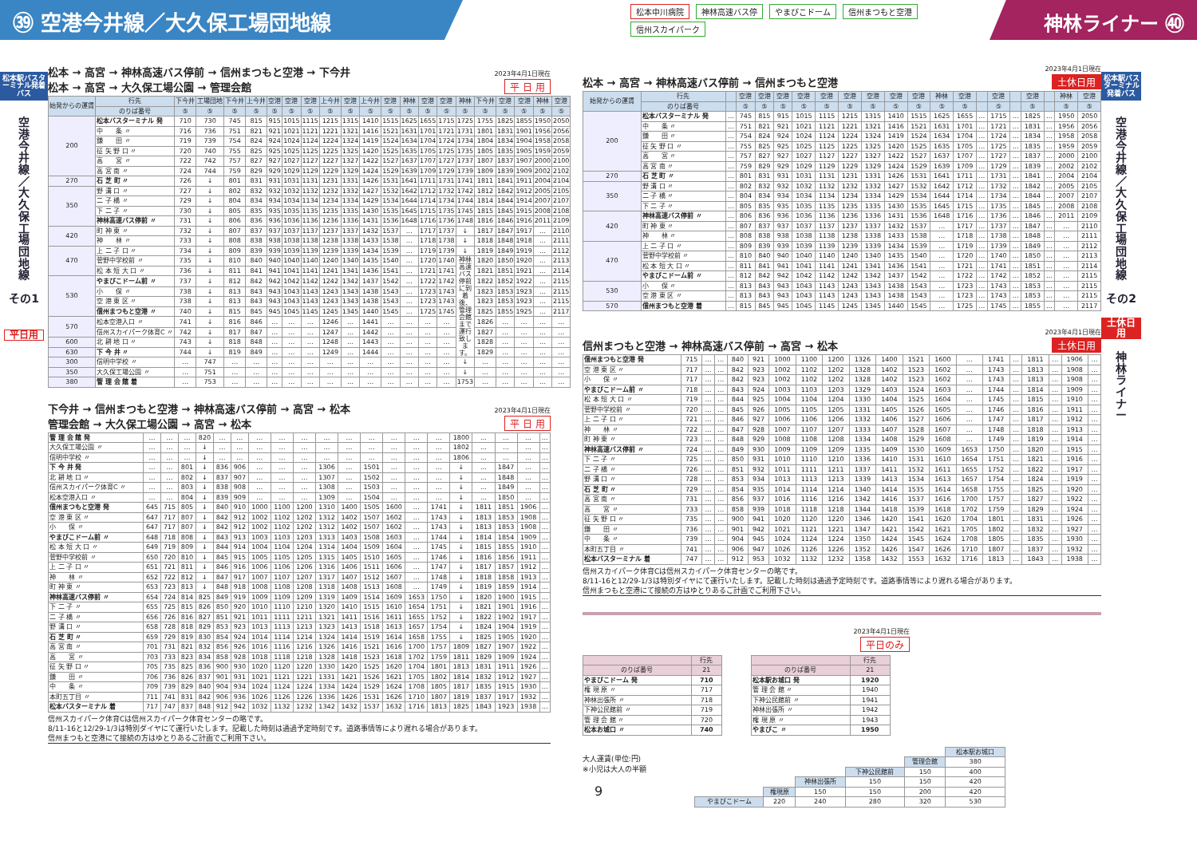㊴ 空港今井線／大久保工場団地線
松本中川病院 神林高速バス停 やまびこドーム 信州まつもと空港 信州スカイパーク
神林ライナー ㊵
松本駅バスターミナル発着バス
空
港
今
井
線
／
大
久
保
工
場
団
地
線
その1
平日用
松本 → 高宮 → 神林高速バス停前 → 信州まつもと空港 → 下今井
松本 → 高宮 → 大久保工場公園 → 管理会館
2023年4月1日現在
平 日 用
| 始発からの運賃 | 行先 | 下今井 | 工場団地 | 下今井 | 上今井 | 空港 | 空港 | 空港 | 上今井 | 空港 | 上今井 | 空港 | 神林 | 空港 | 空港 | 神林 | 下今井 | 空港 | 空港 | 神林 | 空港 |
| --- | --- | --- | --- | --- | --- | --- | --- | --- | --- | --- | --- | --- | --- | --- | --- | --- | --- | --- | --- | --- | --- |
| | のりば番号 | ⑤ | ⑤ | ⑤ | ⑤ | ⑤ | ⑤ | ⑤ | ⑤ | ⑤ | ⑤ | ⑤ | ⑤ | ⑤ | ⑤ | ⑤ | ⑤ | ⑤ | ⑤ | ⑤ | ⑤ |
| 200 | 松本バスターミナル 発 | 710 | 730 | 745 | 815 | 915 | 1015 | 1115 | 1215 | 1315 | 1410 | 1515 | 1625 | 1655 | 1715 | 1725 | 1755 | 1825 | 1855 | 1950 | 2050 |
| | 中 条 〃 | 716 | 736 | 751 | 821 | 921 | 1021 | 1121 | 1221 | 1321 | 1416 | 1521 | 1631 | 1701 | 1721 | 1731 | 1801 | 1831 | 1901 | 1956 | 2056 |
| | 鎌 田 〃 | 719 | 739 | 754 | 824 | 924 | 1024 | 1124 | 1224 | 1324 | 1419 | 1524 | 1634 | 1704 | 1724 | 1734 | 1804 | 1834 | 1904 | 1958 | 2058 |
| | 征 矢 野 口 〃 | 720 | 740 | 755 | 825 | 925 | 1025 | 1125 | 1225 | 1325 | 1420 | 1525 | 1635 | 1705 | 1725 | 1735 | 1805 | 1835 | 1905 | 1959 | 2059 |
| | 高 宮 〃 | 722 | 742 | 757 | 827 | 927 | 1027 | 1127 | 1227 | 1327 | 1422 | 1527 | 1637 | 1707 | 1727 | 1737 | 1807 | 1837 | 1907 | 2000 | 2100 |
| | 高 宮 南 〃 | 724 | 744 | 759 | 829 | 929 | 1029 | 1129 | 1229 | 1329 | 1424 | 1529 | 1639 | 1709 | 1729 | 1739 | 1809 | 1839 | 1909 | 2002 | 2102 |
| 270 | 石 芝 町 〃 | 726 | ↓ | 801 | 831 | 931 | 1031 | 1131 | 1231 | 1331 | 1426 | 1531 | 1641 | 1711 | 1731 | 1741 | 1811 | 1841 | 1911 | 2004 | 2104 |
| 350 | 野 溝 口 〃 | 727 | ↓ | 802 | 832 | 932 | 1032 | 1132 | 1232 | 1332 | 1427 | 1532 | 1642 | 1712 | 1732 | 1742 | 1812 | 1842 | 1912 | 2005 | 2105 |
| | 二 子 橋 〃 | 729 | ↓ | 804 | 834 | 934 | 1034 | 1134 | 1234 | 1334 | 1429 | 1534 | 1644 | 1714 | 1734 | 1744 | 1814 | 1844 | 1914 | 2007 | 2107 |
| | 下 二 子 〃 | 730 | ↓ | 805 | 835 | 935 | 1035 | 1135 | 1235 | 1335 | 1430 | 1535 | 1645 | 1715 | 1735 | 1745 | 1815 | 1845 | 1915 | 2008 | 2108 |
| | 神林高速バス停前 〃 | 731 | ↓ | 806 | 836 | 936 | 1036 | 1136 | 1236 | 1336 | 1431 | 1536 | 1648 | 1716 | 1736 | 1748 | 1816 | 1846 | 1916 | 2011 | 2109 |
| 420 | 町 神 東 〃 | 732 | ↓ | 807 | 837 | 937 | 1037 | 1137 | 1237 | 1337 | 1432 | 1537 | … | 1717 | 1737 | ↓ | 1817 | 1847 | 1917 | … | 2110 |
| | 神 林 〃 | 733 | ↓ | 808 | 838 | 938 | 1038 | 1138 | 1238 | 1338 | 1433 | 1538 | … | 1718 | 1738 | ↓ | 1818 | 1848 | 1918 | … | 2111 |
| 470 | 上 二 子 口 〃 | 734 | ↓ | 809 | 839 | 939 | 1039 | 1139 | 1239 | 1339 | 1434 | 1539 | … | 1719 | 1739 | ↓ | 1819 | 1849 | 1919 | … | 2112 |
| | 菅野中学校前 〃 | 735 | ↓ | 810 | 840 | 940 | 1040 | 1140 | 1240 | 1340 | 1435 | 1540 | … | 1720 | 1740 | 神林高速バス停前に到着後、管理会館まで運行致します。 | 1820 | 1850 | 1920 | … | 2113 |
| | 松 本 短 大 口 〃 | 736 | ↓ | 811 | 841 | 941 | 1041 | 1141 | 1241 | 1341 | 1436 | 1541 | … | 1721 | 1741 | | 1821 | 1851 | 1921 | … | 2114 |
| 530 | やまびこドーム前 〃 | 737 | ↓ | 812 | 842 | 942 | 1042 | 1142 | 1242 | 1342 | 1437 | 1542 | … | 1722 | 1742 | | 1822 | 1852 | 1922 | … | 2115 |
| | 小 保 〃 | 738 | ↓ | 813 | 843 | 943 | 1043 | 1143 | 1243 | 1343 | 1438 | 1543 | … | 1723 | 1743 | | 1823 | 1853 | 1923 | … | 2115 |
| | 空 港 東 区 〃 | 738 | ↓ | 813 | 843 | 943 | 1043 | 1143 | 1243 | 1343 | 1438 | 1543 | … | 1723 | 1743 | | 1823 | 1853 | 1923 | … | 2115 |
| | 信州まつもと空港 〃 | 740 | ↓ | 815 | 845 | 945 | 1045 | 1145 | 1245 | 1345 | 1440 | 1545 | … | 1725 | 1745 | | 1825 | 1855 | 1925 | … | 2117 |
| 570 | 松本空港入口 〃 | 741 | ↓ | 816 | 846 | … | … | … | 1246 | … | 1441 | … | … | … | … | | 1826 | … | … | … | … |
| | 信州スカイパーク体育C 〃 | 742 | ↓ | 817 | 847 | … | … | … | 1247 | … | 1442 | … | … | … | … | | 1827 | … | … | … | … |
| 600 | 北 耕 地 口 〃 | 743 | ↓ | 818 | 848 | … | … | … | 1248 | … | 1443 | … | … | … | … | | 1828 | … | … | … | … |
| 630 | 下 今 井 〃 | 744 | ↓ | 819 | 849 | … | … | … | 1249 | … | 1444 | … | … | … | … | | 1829 | … | … | … | … |
| 300 | 信明中学校 〃 | … | 747 | … | … | … | … | … | … | … | … | … | … | … | … | ↓ | … | … | … | … | … |
| 350 | 大久保工場公園 〃 | … | 751 | … | … | … | … | … | … | … | … | … | … | … | … | ↓ | … | … | … | … | … |
| 380 | 管 理 会 館 着 | … | 753 | … | … | … | … | … | … | … | … | … | … | … | … | 1753 | … | … | … | … | … |
下今井 → 信州まつもと空港 → 神林高速バス停前 → 高宮 → 松本
管理会館 → 大久保工場公園 → 高宮 → 松本
2023年4月1日現在
平 日 用
| 管 理 会 館 発 | … | … | … | 820 | … | … | … | … | … | … | … | … | … | … | … | 1800 | … | … | … | … |
| 大久保工場公園 〃 | … | … | … | ↓ | … | … | … | … | … | … | … | … | … | … | … | 1802 | … | … | … | … |
| 信明中学校 〃 | … | … | … | ↓ | … | … | … | … | … | … | … | … | … | … | … | 1806 | … | … | … | … |
| 下 今 井 発 | … | … | 801 | ↓ | 836 | 906 | … | … | … | 1306 | … | 1501 | … | … | … | ↓ | … | 1847 | … | … |
| 北 耕 地 口 〃 | … | … | 802 | ↓ | 837 | 907 | … | … | … | 1307 | … | 1502 | … | … | … | ↓ | … | 1848 | … | … |
| 信州スカイパーク体育C 〃 | … | … | 803 | ↓ | 838 | 908 | … | … | … | 1308 | … | 1503 | … | … | … | ↓ | … | 1849 | … | … |
| 松本空港入口 〃 | … | … | 804 | ↓ | 839 | 909 | … | … | … | 1309 | … | 1504 | … | … | … | ↓ | … | 1850 | … | … |
| 信州まつもと空港 発 | 645 | 715 | 805 | ↓ | 840 | 910 | 1000 | 1100 | 1200 | 1310 | 1400 | 1505 | 1600 | … | 1741 | ↓ | 1811 | 1851 | 1906 | … |
| 空 港 東 区 〃 | 647 | 717 | 807 | ↓ | 842 | 912 | 1002 | 1102 | 1202 | 1312 | 1402 | 1507 | 1602 | … | 1743 | ↓ | 1813 | 1853 | 1908 | … |
| 小 保 〃 | 647 | 717 | 807 | ↓ | 842 | 912 | 1002 | 1102 | 1202 | 1312 | 1402 | 1507 | 1602 | … | 1743 | ↓ | 1813 | 1853 | 1908 | … |
| やまびこドーム前 〃 | 648 | 718 | 808 | ↓ | 843 | 913 | 1003 | 1103 | 1203 | 1313 | 1403 | 1508 | 1603 | … | 1744 | ↓ | 1814 | 1854 | 1909 | … |
| 松 本 短 大 口 〃 | 649 | 719 | 809 | ↓ | 844 | 914 | 1004 | 1104 | 1204 | 1314 | 1404 | 1509 | 1604 | … | 1745 | ↓ | 1815 | 1855 | 1910 | … |
| 菅野中学校前 〃 | 650 | 720 | 810 | ↓ | 845 | 915 | 1005 | 1105 | 1205 | 1315 | 1405 | 1510 | 1605 | … | 1746 | ↓ | 1816 | 1856 | 1911 | … |
| 上 二 子 口 〃 | 651 | 721 | 811 | ↓ | 846 | 916 | 1006 | 1106 | 1206 | 1316 | 1406 | 1511 | 1606 | … | 1747 | ↓ | 1817 | 1857 | 1912 | … |
| 神 林 〃 | 652 | 722 | 812 | ↓ | 847 | 917 | 1007 | 1107 | 1207 | 1317 | 1407 | 1512 | 1607 | … | 1748 | ↓ | 1818 | 1858 | 1913 | … |
| 町 神 東 〃 | 653 | 723 | 813 | ↓ | 848 | 918 | 1008 | 1108 | 1208 | 1318 | 1408 | 1513 | 1608 | … | 1749 | ↓ | 1819 | 1859 | 1914 | … |
| 神林高速バス停前 〃 | 654 | 724 | 814 | 825 | 849 | 919 | 1009 | 1109 | 1209 | 1319 | 1409 | 1514 | 1609 | 1653 | 1750 | ↓ | 1820 | 1900 | 1915 | … |
| 下 二 子 〃 | 655 | 725 | 815 | 826 | 850 | 920 | 1010 | 1110 | 1210 | 1320 | 1410 | 1515 | 1610 | 1654 | 1751 | ↓ | 1821 | 1901 | 1916 | … |
| 二 子 橋 〃 | 656 | 726 | 816 | 827 | 851 | 921 | 1011 | 1111 | 1211 | 1321 | 1411 | 1516 | 1611 | 1655 | 1752 | ↓ | 1822 | 1902 | 1917 | … |
| 野 溝 口 〃 | 658 | 728 | 818 | 829 | 853 | 923 | 1013 | 1113 | 1213 | 1323 | 1413 | 1518 | 1613 | 1657 | 1754 | ↓ | 1824 | 1904 | 1919 | … |
| 石 芝 町 〃 | 659 | 729 | 819 | 830 | 854 | 924 | 1014 | 1114 | 1214 | 1324 | 1414 | 1519 | 1614 | 1658 | 1755 | ↓ | 1825 | 1905 | 1920 | … |
| 高 宮 南 〃 | 701 | 731 | 821 | 832 | 856 | 926 | 1016 | 1116 | 1216 | 1326 | 1416 | 1521 | 1616 | 1700 | 1757 | 1809 | 1827 | 1907 | 1922 | … |
| 高 宮 〃 | 703 | 733 | 823 | 834 | 858 | 928 | 1018 | 1118 | 1218 | 1328 | 1418 | 1523 | 1618 | 1702 | 1759 | 1811 | 1829 | 1909 | 1924 | … |
| 征 矢 野 口 〃 | 705 | 735 | 825 | 836 | 900 | 930 | 1020 | 1120 | 1220 | 1330 | 1420 | 1525 | 1620 | 1704 | 1801 | 1813 | 1831 | 1911 | 1926 | … |
| 鎌 田 〃 | 706 | 736 | 826 | 837 | 901 | 931 | 1021 | 1121 | 1221 | 1331 | 1421 | 1526 | 1621 | 1705 | 1802 | 1814 | 1832 | 1912 | 1927 | … |
| 中 条 〃 | 709 | 739 | 829 | 840 | 904 | 934 | 1024 | 1124 | 1224 | 1334 | 1424 | 1529 | 1624 | 1708 | 1805 | 1817 | 1835 | 1915 | 1930 | … |
| 本町五丁目 〃 | 711 | 741 | 831 | 842 | 906 | 936 | 1026 | 1126 | 1226 | 1336 | 1426 | 1531 | 1626 | 1710 | 1807 | 1819 | 1837 | 1917 | 1932 | … |
| 松本バスターミナル 着 | 717 | 747 | 837 | 848 | 912 | 942 | 1032 | 1132 | 1232 | 1342 | 1432 | 1537 | 1632 | 1716 | 1813 | 1825 | 1843 | 1923 | 1938 | … |
信州スカイパーク体育Cは信州スカイパーク体育センターの略です。
8/11-16と12/29-1/3は特別ダイヤにて運行いたします。記載した時刻は通過予定時刻です。道路事情等により遅れる場合があります。
信州まつもと空港にて接続の方はゆとりあるご計画でご利用下さい。
松本 → 高宮 → 神林高速バス停前 → 信州まつもと空港
2023年4月1日現在
土休日用
| 始発からの運賃 | 行先 | | 空港 | 空港 | 空港 | 空港 | 空港 | 空港 | 空港 | 空港 | 空港 | 神林 | 空港 | | 空港 | | 空港 | | 神林 | 空港 |
| --- | --- | --- | --- | --- | --- | --- | --- | --- | --- | --- | --- | --- | --- | --- | --- | --- | --- | --- | --- | --- |
| | のりば番号 | | ⑤ | ⑤ | ⑤ | ⑤ | ⑤ | ⑤ | ⑤ | ⑤ | ⑤ | ⑤ | ⑤ | | ⑤ | | ⑤ | | ⑤ | ⑤ |
| 200 | 松本バスターミナル 発 | … | 745 | 815 | 915 | 1015 | 1115 | 1215 | 1315 | 1410 | 1515 | 1625 | 1655 | … | 1715 | … | 1825 | … | 1950 | 2050 |
| | 中 条 〃 | … | 751 | 821 | 921 | 1021 | 1121 | 1221 | 1321 | 1416 | 1521 | 1631 | 1701 | … | 1721 | … | 1831 | … | 1956 | 2056 |
| | 鎌 田 〃 | … | 754 | 824 | 924 | 1024 | 1124 | 1224 | 1324 | 1419 | 1524 | 1634 | 1704 | … | 1724 | … | 1834 | … | 1958 | 2058 |
| | 征 矢 野 口 〃 | … | 755 | 825 | 925 | 1025 | 1125 | 1225 | 1325 | 1420 | 1525 | 1635 | 1705 | … | 1725 | … | 1835 | … | 1959 | 2059 |
| | 高 宮 〃 | … | 757 | 827 | 927 | 1027 | 1127 | 1227 | 1327 | 1422 | 1527 | 1637 | 1707 | … | 1727 | … | 1837 | … | 2000 | 2100 |
| | 高 宮 南 〃 | … | 759 | 829 | 929 | 1029 | 1129 | 1229 | 1329 | 1424 | 1529 | 1639 | 1709 | … | 1729 | … | 1839 | … | 2002 | 2102 |
| 270 | 石 芝 町 〃 | … | 801 | 831 | 931 | 1031 | 1131 | 1231 | 1331 | 1426 | 1531 | 1641 | 1711 | … | 1731 | … | 1841 | … | 2004 | 2104 |
| 350 | 野 溝 口 〃 | … | 802 | 832 | 932 | 1032 | 1132 | 1232 | 1332 | 1427 | 1532 | 1642 | 1712 | … | 1732 | … | 1842 | … | 2005 | 2105 |
| | 二 子 橋 〃 | … | 804 | 834 | 934 | 1034 | 1134 | 1234 | 1334 | 1429 | 1534 | 1644 | 1714 | … | 1734 | … | 1844 | … | 2007 | 2107 |
| | 下 二 子 〃 | … | 805 | 835 | 935 | 1035 | 1135 | 1235 | 1335 | 1430 | 1535 | 1645 | 1715 | … | 1735 | … | 1845 | … | 2008 | 2108 |
| 420 | 神林高速バス停前 〃 | … | 806 | 836 | 936 | 1036 | 1136 | 1236 | 1336 | 1431 | 1536 | 1648 | 1716 | … | 1736 | … | 1846 | … | 2011 | 2109 |
| | 町 神 東 〃 | … | 807 | 837 | 937 | 1037 | 1137 | 1237 | 1337 | 1432 | 1537 | … | 1717 | … | 1737 | … | 1847 | … | … | 2110 |
| | 神 林 〃 | … | 808 | 838 | 938 | 1038 | 1138 | 1238 | 1338 | 1433 | 1538 | … | 1718 | … | 1738 | … | 1848 | … | … | 2111 |
| 470 | 上 二 子 口 〃 | … | 809 | 839 | 939 | 1039 | 1139 | 1239 | 1339 | 1434 | 1539 | … | 1719 | … | 1739 | … | 1849 | … | … | 2112 |
| | 菅野中学校前 〃 | … | 810 | 840 | 940 | 1040 | 1140 | 1240 | 1340 | 1435 | 1540 | … | 1720 | … | 1740 | … | 1850 | … | … | 2113 |
| | 松 本 短 大 口 〃 | … | 811 | 841 | 941 | 1041 | 1141 | 1241 | 1341 | 1436 | 1541 | … | 1721 | … | 1741 | … | 1851 | … | … | 2114 |
| | やまびこドーム前 〃 | … | 812 | 842 | 942 | 1042 | 1142 | 1242 | 1342 | 1437 | 1542 | … | 1722 | … | 1742 | … | 1852 | … | … | 2115 |
| 530 | 小 保 〃 | … | 813 | 843 | 943 | 1043 | 1143 | 1243 | 1343 | 1438 | 1543 | … | 1723 | … | 1743 | … | 1853 | … | … | 2115 |
| | 空 港 東 区 〃 | … | 813 | 843 | 943 | 1043 | 1143 | 1243 | 1343 | 1438 | 1543 | … | 1723 | … | 1743 | … | 1853 | … | … | 2115 |
| 570 | 信州まつもと空港 着 | … | 815 | 845 | 945 | 1045 | 1145 | 1245 | 1345 | 1440 | 1545 | … | 1725 | … | 1745 | … | 1855 | … | … | 2117 |
信州まつもと空港 → 神林高速バス停前 → 高宮 → 松本
2023年4月1日現在
土休日用
| 信州まつもと空港 発 | 715 | … | … | 840 | 921 | 1000 | 1100 | 1200 | 1326 | 1400 | 1521 | 1600 | … | 1741 | … | 1811 | … | 1906 | … |
| 空 港 東 区 〃 | 717 | … | … | 842 | 923 | 1002 | 1102 | 1202 | 1328 | 1402 | 1523 | 1602 | … | 1743 | … | 1813 | … | 1908 | … |
| 小 保 〃 | 717 | … | … | 842 | 923 | 1002 | 1102 | 1202 | 1328 | 1402 | 1523 | 1602 | … | 1743 | … | 1813 | … | 1908 | … |
| やまびこドーム前 〃 | 718 | … | … | 843 | 924 | 1003 | 1103 | 1203 | 1329 | 1403 | 1524 | 1603 | … | 1744 | … | 1814 | … | 1909 | … |
| 松 本 短 大 口 〃 | 719 | … | … | 844 | 925 | 1004 | 1104 | 1204 | 1330 | 1404 | 1525 | 1604 | … | 1745 | … | 1815 | … | 1910 | … |
| 菅野中学校前 〃 | 720 | … | … | 845 | 926 | 1005 | 1105 | 1205 | 1331 | 1405 | 1526 | 1605 | … | 1746 | … | 1816 | … | 1911 | … |
| 上 二 子 口 〃 | 721 | … | … | 846 | 927 | 1006 | 1106 | 1206 | 1332 | 1406 | 1527 | 1606 | … | 1747 | … | 1817 | … | 1912 | … |
| 神 林 〃 | 722 | … | … | 847 | 928 | 1007 | 1107 | 1207 | 1333 | 1407 | 1528 | 1607 | … | 1748 | … | 1818 | … | 1913 | … |
| 町 神 東 〃 | 723 | … | … | 848 | 929 | 1008 | 1108 | 1208 | 1334 | 1408 | 1529 | 1608 | … | 1749 | … | 1819 | … | 1914 | … |
| 神林高速バス停前 〃 | 724 | … | … | 849 | 930 | 1009 | 1109 | 1209 | 1335 | 1409 | 1530 | 1609 | 1653 | 1750 | … | 1820 | … | 1915 | … |
| 下 二 子 〃 | 725 | … | … | 850 | 931 | 1010 | 1110 | 1210 | 1336 | 1410 | 1531 | 1610 | 1654 | 1751 | … | 1821 | … | 1916 | … |
| 二 子 橋 〃 | 726 | … | … | 851 | 932 | 1011 | 1111 | 1211 | 1337 | 1411 | 1532 | 1611 | 1655 | 1752 | … | 1822 | … | 1917 | … |
| 野 溝 口 〃 | 728 | … | … | 853 | 934 | 1013 | 1113 | 1213 | 1339 | 1413 | 1534 | 1613 | 1657 | 1754 | … | 1824 | … | 1919 | … |
| 石 芝 町 〃 | 729 | … | … | 854 | 935 | 1014 | 1114 | 1214 | 1340 | 1414 | 1535 | 1614 | 1658 | 1755 | … | 1825 | … | 1920 | … |
| 高 宮 南 〃 | 731 | … | … | 856 | 937 | 1016 | 1116 | 1216 | 1342 | 1416 | 1537 | 1616 | 1700 | 1757 | … | 1827 | … | 1922 | … |
| 高 宮 〃 | 733 | … | … | 858 | 939 | 1018 | 1118 | 1218 | 1344 | 1418 | 1539 | 1618 | 1702 | 1759 | … | 1829 | … | 1924 | … |
| 征 矢 野 口 〃 | 735 | … | … | 900 | 941 | 1020 | 1120 | 1220 | 1346 | 1420 | 1541 | 1620 | 1704 | 1801 | … | 1831 | … | 1926 | … |
| 鎌 田 〃 | 736 | … | … | 901 | 942 | 1021 | 1121 | 1221 | 1347 | 1421 | 1542 | 1621 | 1705 | 1802 | … | 1832 | … | 1927 | … |
| 中 条 〃 | 739 | … | … | 904 | 945 | 1024 | 1124 | 1224 | 1350 | 1424 | 1545 | 1624 | 1708 | 1805 | … | 1835 | … | 1930 | … |
| 本町五丁目 〃 | 741 | … | … | 906 | 947 | 1026 | 1126 | 1226 | 1352 | 1426 | 1547 | 1626 | 1710 | 1807 | … | 1837 | … | 1932 | … |
| 松本バスターミナル 着 | 747 | … | … | 912 | 953 | 1032 | 1132 | 1232 | 1358 | 1432 | 1553 | 1632 | 1716 | 1813 | … | 1843 | … | 1938 | … |
信州スカイパーク体育Cは信州スカイパーク体育センターの略です。
8/11-16と12/29-1/3は特別ダイヤにて運行いたします。記載した時刻は通過予定時刻です。道路事情等により遅れる場合があります。
信州まつもと空港にて接続の方はゆとりあるご計画でご利用下さい。
2023年4月1日現在
平日のみ
| | 行先 |
| --- | --- |
| のりば番号 | 21 |
| やまびこドーム 発 | 710 |
| 権 現 原 〃 | 717 |
| 神林出張所 〃 | 718 |
| 下神公民館前 〃 | 719 |
| 管 理 会 館 〃 | 720 |
| 松本お城口 〃 | 740 |
| | 行先 |
| --- | --- |
| のりば番号 | 21 |
| 松本駅お城口 発 | 1920 |
| 管 理 会 館 〃 | 1940 |
| 下神公民館前 〃 | 1941 |
| 神林出張所 〃 | 1942 |
| 権 現 原 〃 | 1943 |
| やまびこ 〃 | 1950 |
大人運賃(単位:円)
※小児は大人の半額
| | | | | | 松本駅お城口 |
| | | | | 管理会館 | 380 |
| | | | 下神公民館前 | 150 | 400 |
| | | 神林出張所 | 150 | 150 | 420 |
| | 権現原 | 150 | 150 | 200 | 420 |
| やまびこドーム | 220 | 240 | 280 | 320 | 530 |
松本駅バスターミナル発着バス
空
港
今
井
線
／
大
久
保
工
場
団
地
線
その2
土休日用
神
林
ラ
イ
ナ
ー
9